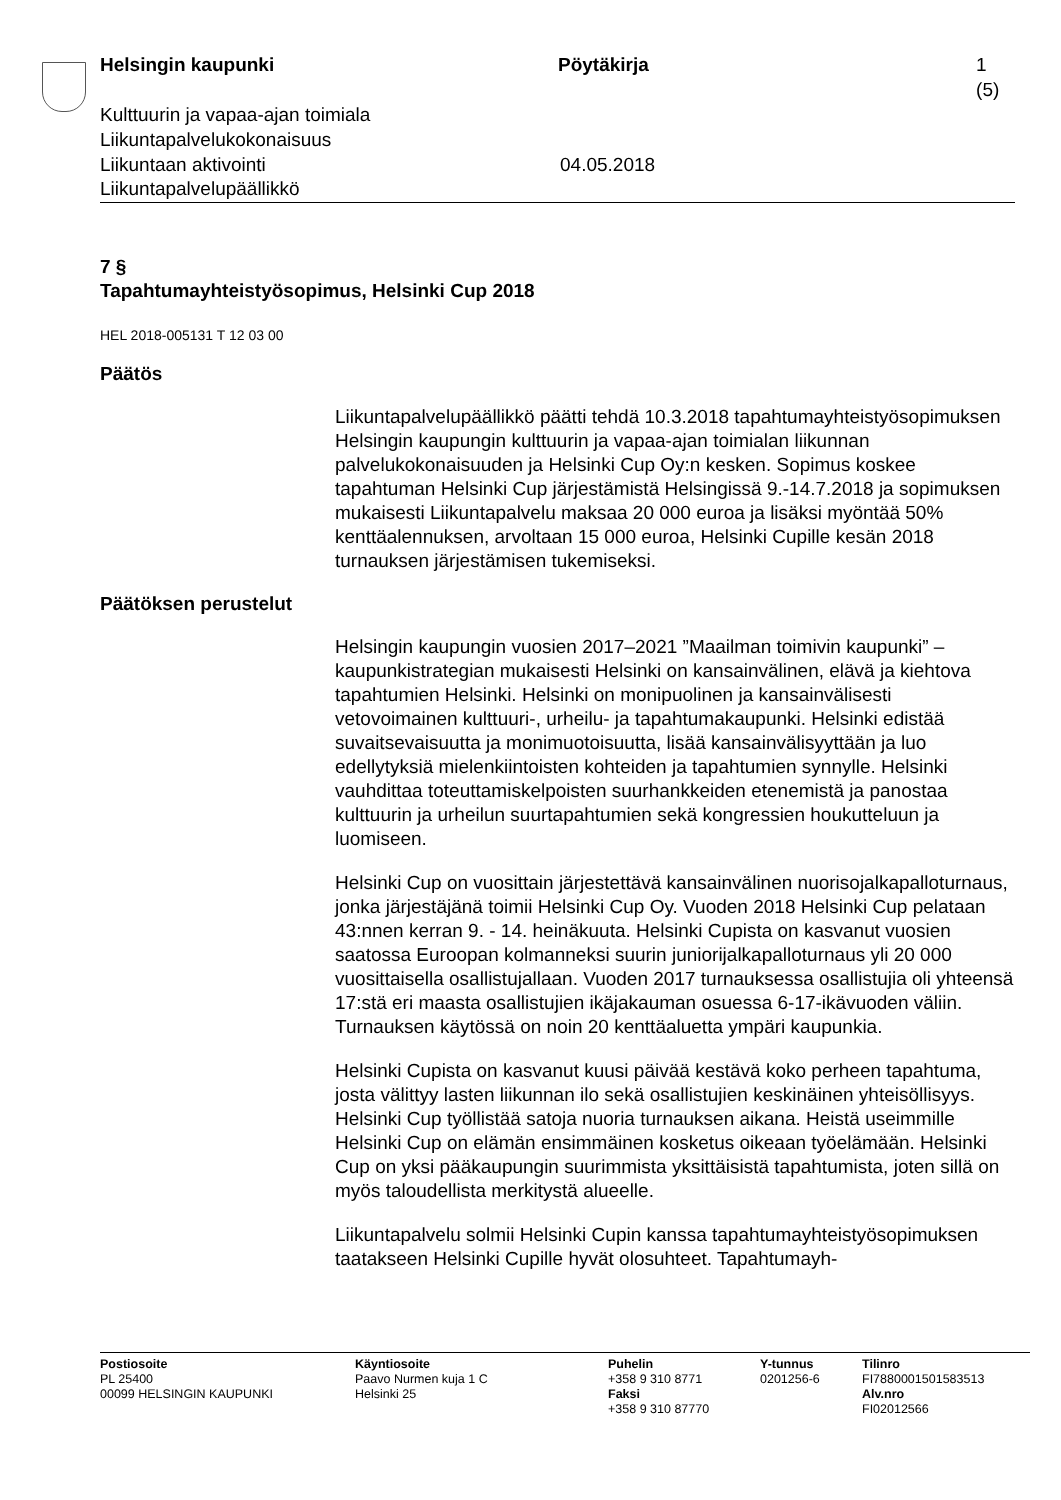Helsingin kaupunki Pöytäkirja 1 (5)
Kulttuurin ja vapaa-ajan toimiala
Liikuntapalvelukokonaisuus
Liikuntaan aktivointi 04.05.2018
Liikuntapalvelupäällikkö
7 §
Tapahtumayhteistyösopimus, Helsinki Cup 2018
HEL 2018-005131 T 12 03 00
Päätös
Liikuntapalvelupäällikkö päätti tehdä 10.3.2018 tapahtumayhteistyösopimuksen Helsingin kaupungin kulttuurin ja vapaa-ajan toimialan liikunnan palvelukokonaisuuden ja Helsinki Cup Oy:n kesken. Sopimus koskee tapahtuman Helsinki Cup järjestämistä Helsingissä 9.-14.7.2018 ja sopimuksen mukaisesti Liikuntapalvelu maksaa 20 000 euroa ja lisäksi myöntää 50% kenttäalennuksen, arvoltaan 15 000 euroa, Helsinki Cupille kesän 2018 turnauksen järjestämisen tukemiseksi.
Päätöksen perustelut
Helsingin kaupungin vuosien 2017–2021 ”Maailman toimivin kaupunki” –kaupunkistrategian mukaisesti Helsinki on kansainvälinen, elävä ja kiehtova tapahtumien Helsinki. Helsinki on monipuolinen ja kansainvälisesti vetovoimainen kulttuuri-, urheilu- ja tapahtumakaupunki. Helsinki edistää suvaitsevaisuutta ja monimuotoisuutta, lisää kansainvälisyyttään ja luo edellytyksiä mielenkiintoisten kohteiden ja tapahtumien synnylle. Helsinki vauhdittaa toteuttamiskelpoisten suurhankkeiden etenemistä ja panostaa kulttuurin ja urheilun suurtapahtumien sekä kongressien houkutteluun ja luomiseen.
Helsinki Cup on vuosittain järjestettävä kansainvälinen nuorisojalkapalloturnaus, jonka järjestäjänä toimii Helsinki Cup Oy. Vuoden 2018 Helsinki Cup pelataan 43:nnen kerran 9. - 14. heinäkuuta. Helsinki Cupista on kasvanut vuosien saatossa Euroopan kolmanneksi suurin juniorijalkapalloturnaus yli 20 000 vuosittaisella osallistujallaan. Vuoden 2017 turnauksessa osallistujia oli yhteensä 17:stä eri maasta osallistujien ikäjakauman osuessa 6-17-ikävuoden väliin. Turnauksen käytössä on noin 20 kenttäaluetta ympäri kaupunkia.
Helsinki Cupista on kasvanut kuusi päivää kestävä koko perheen tapahtuma, josta välittyy lasten liikunnan ilo sekä osallistujien keskinäinen yhteisöllisyys. Helsinki Cup työllistää satoja nuoria turnauksen aikana. Heistä useimmille Helsinki Cup on elämän ensimmäinen kosketus oikeaan työelämään. Helsinki Cup on yksi pääkaupungin suurimmista yksittäisistä tapahtumista, joten sillä on myös taloudellista merkitystä alueelle.
Liikuntapalvelu solmii Helsinki Cupin kanssa tapahtumayhteistyösopimuksen taatakseen Helsinki Cupille hyvät olosuhteet. Tapahtumayh-
Postiosoite
PL 25400
00099 HELSINGIN KAUPUNKI
Käyntiosoite
Paavo Nurmen kuja 1 C
Helsinki 25
Puhelin
+358 9 310 8771
Faksi
+358 9 310 87770
Y-tunnus
0201256-6
Tilinro
FI7880001501583513
Alv.nro
FI02012566